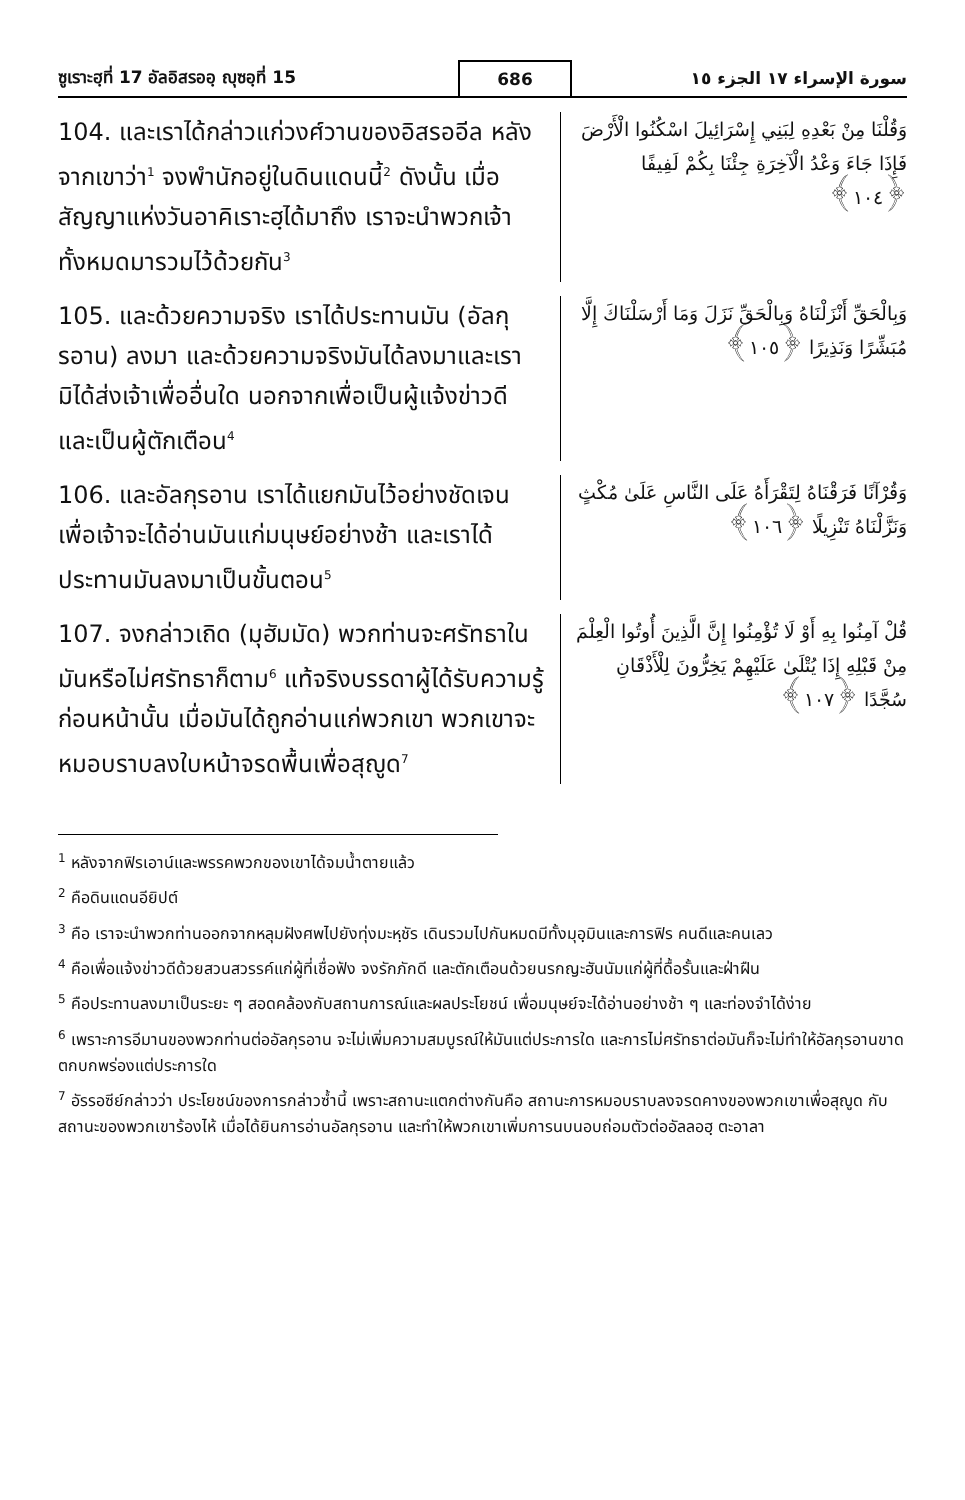ซูเราะฮฺที่ 17 อัลอิสรออฺ ญุซอฺที่ 15 686 سورة الإسراء ١٧ الجزء ١٥
104. และเราได้กล่าวแก่วงศ์วานของอิสรออีล หลังจากเขาว่า<sup>1</sup> จงพำนักอยู่ในดินแดนนี้<sup>2</sup> ดังนั้น เมื่อสัญญาแห่งวันอาคิเราะฮฺได้มาถึง เราจะนำพวกเจ้าทั้งหมดมารวมไว้ด้วยกัน<sup>3</sup>
وَقُلْنَا مِنْ بَعْدِهِ لِبَنِي إِسْرَائِيلَ اسْكُنُوا الْأَرْضَ فَإِذَا جَاءَ وَعْدُ الْآخِرَةِ جِئْنَا بِكُمْ لَفِيفًا ﴿١٠٤﴾
105. และด้วยความจริง เราได้ประทานมัน (อัลกุรอาน) ลงมา และด้วยความจริงมันได้ลงมาและเรามิได้ส่งเจ้าเพื่ออื่นใด นอกจากเพื่อเป็นผู้แจ้งข่าวดี และเป็นผู้ตักเตือน<sup>4</sup>
وَبِالْحَقِّ أَنْزَلْنَاهُ وَبِالْحَقِّ نَزَلَ وَمَا أَرْسَلْنَاكَ إِلَّا مُبَشِّرًا وَنَذِيرًا ﴿١٠٥﴾
106. และอัลกุรอาน เราได้แยกมันไว้อย่างชัดเจน เพื่อเจ้าจะได้อ่านมันแก่มนุษย์อย่างช้า และเราได้ประทานมันลงมาเป็นขั้นตอน<sup>5</sup>
وَقُرْآنًا فَرَقْنَاهُ لِتَقْرَأَهُ عَلَى النَّاسِ عَلَىٰ مُكْثٍ وَنَزَّلْنَاهُ تَنْزِيلًا ﴿١٠٦﴾
107. จงกล่าวเถิด (มุฮัมมัด) พวกท่านจะศรัทธาในมันหรือไม่ศรัทธาก็ตาม<sup>6</sup> แท้จริงบรรดาผู้ได้รับความรู้ก่อนหน้านั้น เมื่อมันได้ถูกอ่านแก่พวกเขา พวกเขาจะหมอบราบลงใบหน้าจรดพื้นเพื่อสุญูด<sup>7</sup>
قُلْ آمِنُوا بِهِ أَوْ لَا تُؤْمِنُوا إِنَّ الَّذِينَ أُوتُوا الْعِلْمَ مِنْ قَبْلِهِ إِذَا يُتْلَىٰ عَلَيْهِمْ يَخِرُّونَ لِلْأَذْقَانِ سُجَّدًا ﴿١٠٧﴾
<sup>1</sup> หลังจากฟิรเอาน์และพรรคพวกของเขาได้จมน้ำตายแล้ว
<sup>2</sup> คือดินแดนอียิปต์
<sup>3</sup> คือ เราจะนำพวกท่านออกจากหลุมฝังศพไปยังทุ่งมะหฺชัร เดินรวมไปกันหมดมีทั้งมุอฺมินและการฟิร คนดีและคนเลว
<sup>4</sup> คือเพื่อแจ้งข่าวดีด้วยสวนสวรรค์แก่ผู้ที่เชื่อฟัง จงรักภักดี และตักเตือนด้วยนรกญะฮันนัมแก่ผู้ที่ดื้อรั้นและฝ่าฝืน
<sup>5</sup> คือประทานลงมาเป็นระยะ ๆ สอดคล้องกับสถานการณ์และผลประโยชน์ เพื่อมนุษย์จะได้อ่านอย่างช้า ๆ และท่องจำได้ง่าย
<sup>6</sup> เพราะการอีมานของพวกท่านต่ออัลกุรอาน จะไม่เพิ่มความสมบูรณ์ให้มันแต่ประการใด และการไม่ศรัทธาต่อมันก็จะไม่ทำให้อัลกุรอานขาดตกบกพร่องแต่ประการใด
<sup>7</sup> อัรรอซีย์กล่าวว่า ประโยชน์ของการกล่าวซ้ำนี้ เพราะสถานะแตกต่างกันคือ สถานะการหมอบราบลงจรดคางของพวกเขาเพื่อสุญูด กับสถานะของพวกเขาร้องไห้ เมื่อได้ยินการอ่านอัลกุรอาน และทำให้พวกเขาเพิ่มการนบนอบถ่อมตัวต่ออัลลอฮฺ ตะอาลา